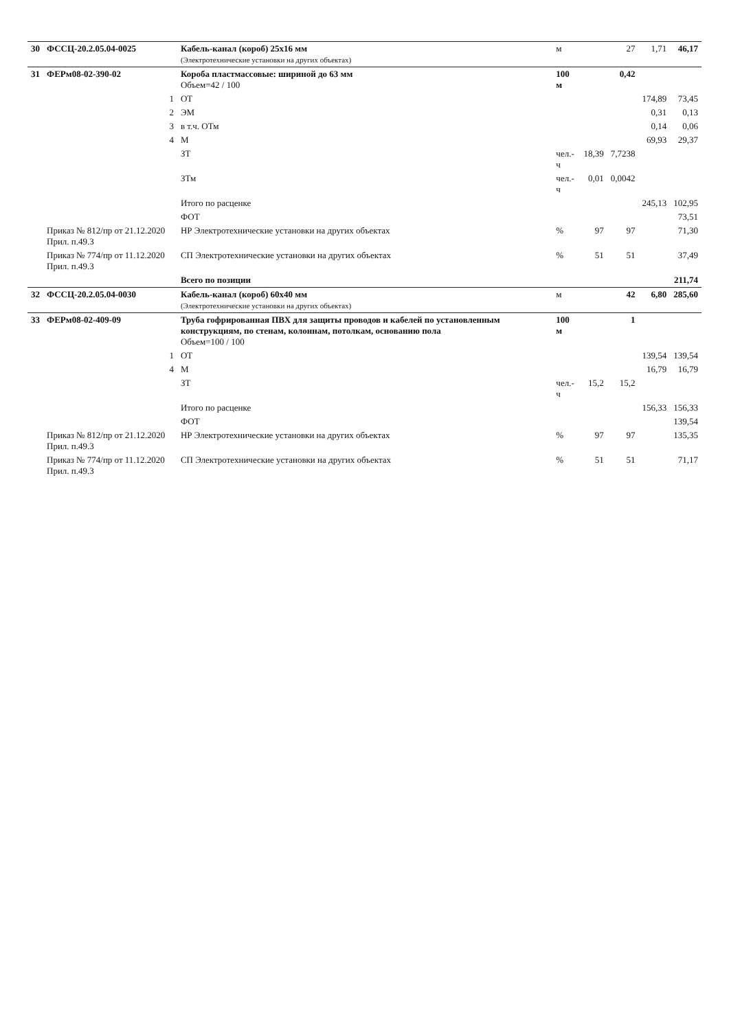| 30 | ФССЦ-20.2.05.04-0025 | Кабель-канал (короб) 25х16 мм (Электротехнические установки на других объектах) | м | | 27 | 1,71 | 46,17 |
| 31 | ФЕРм08-02-390-02 | Короба пластмассовые: шириной до 63 мм Объем=42 / 100 | 100 м | | 0,42 | | |
| | 1 | ОТ | | | | 174,89 | 73,45 |
| | 2 | ЭМ | | | | 0,31 | 0,13 |
| | 3 | в т.ч. ОТм | | | | 0,14 | 0,06 |
| | 4 | М | | | | 69,93 | 29,37 |
| | | ЗТ | чел.-ч | 18,39 | 7,7238 | | |
| | | ЗТм | чел.-ч | 0,01 | 0,0042 | | |
| | | Итого по расценке | | | | 245,13 | 102,95 |
| | | ФОТ | | | | | 73,51 |
| | Приказ № 812/пр от 21.12.2020 Прил. п.49.3 | НР Электротехнические установки на других объектах | % | 97 | 97 | | 71,30 |
| | Приказ № 774/пр от 11.12.2020 Прил. п.49.3 | СП Электротехнические установки на других объектах | % | 51 | 51 | | 37,49 |
| | | Всего по позиции | | | | | 211,74 |
| 32 | ФССЦ-20.2.05.04-0030 | Кабель-канал (короб) 60х40 мм (Электротехнические установки на других объектах) | м | | 42 | 6,80 | 285,60 |
| 33 | ФЕРм08-02-409-09 | Труба гофрированная ПВХ для защиты проводов и кабелей по установленным конструкциям, по стенам, колоннам, потолкам, основанию пола Объем=100 / 100 | 100 м | | 1 | | |
| | 1 | ОТ | | | | 139,54 | 139,54 |
| | 4 | М | | | | 16,79 | 16,79 |
| | | ЗТ | чел.-ч | 15,2 | 15,2 | | |
| | | Итого по расценке | | | | 156,33 | 156,33 |
| | | ФОТ | | | | | 139,54 |
| | Приказ № 812/пр от 21.12.2020 Прил. п.49.3 | НР Электротехнические установки на других объектах | % | 97 | 97 | | 135,35 |
| | Приказ № 774/пр от 11.12.2020 Прил. п.49.3 | СП Электротехнические установки на других объектах | % | 51 | 51 | | 71,17 |